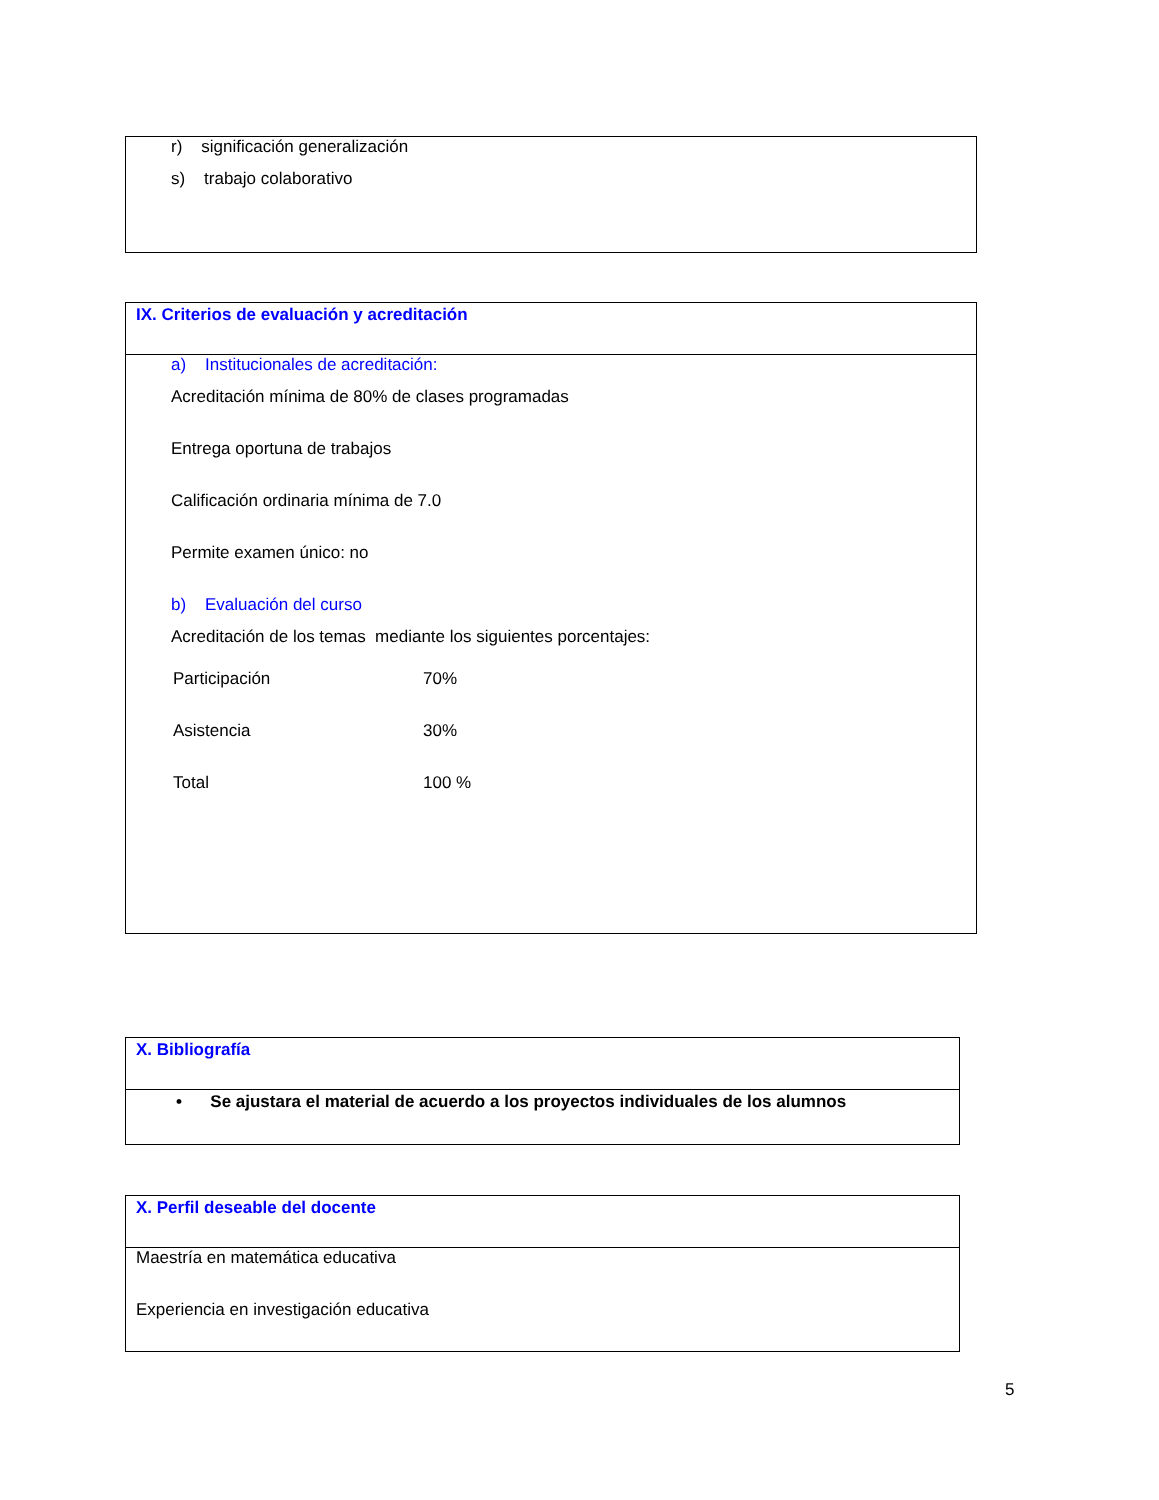r) significación generalización
s) trabajo colaborativo
IX. Criterios de evaluación y acreditación
a) Institucionales de acreditación:
Acreditación mínima de 80% de clases programadas
Entrega oportuna de trabajos
Calificación ordinaria mínima de 7.0
Permite examen único: no
b) Evaluación del curso
Acreditación de los temas mediante los siguientes porcentajes:
| Participación | 70% |
| Asistencia | 30% |
| Total | 100 % |
X. Bibliografía
• Se ajustara el material de acuerdo a los proyectos individuales de los alumnos
X. Perfil deseable del docente
Maestría en matemática educativa
Experiencia en investigación educativa
5